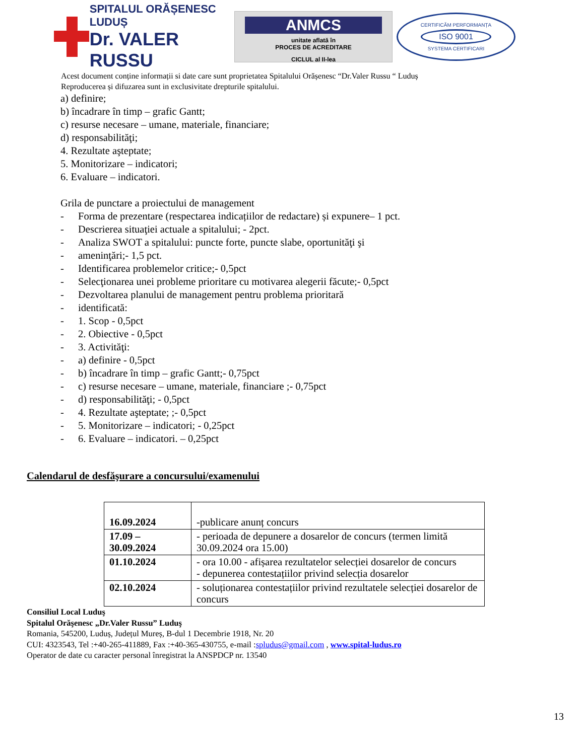SPITALUL ORĂȘENESC LUDUȘ
Dr. VALER RUSSU
ANMCS
unitate aflată în
PROCES DE ACREDITARE
CICLUL al II-lea
CERTIFICĂM PERFORMANȚA
ISO 9001
SYSTEMA CERTIFICARI
Acest document conține informații si date care sunt proprietatea Spitalului Orășenesc “Dr.Valer Russu “ Luduș
Reproducerea și difuzarea sunt in exclusivitate drepturile spitalului.
a) definire;
b) încadrare în timp – grafic Gantt;
c) resurse necesare – umane, materiale, financiare;
d) responsabilităţi;
4. Rezultate aşteptate;
5. Monitorizare – indicatori;
6. Evaluare – indicatori.
Grila de punctare a proiectului de management
- Forma de prezentare (respectarea indicațiilor de redactare) și expunere– 1 pct.
- Descrierea situaţiei actuale a spitalului; - 2pct.
- Analiza SWOT a spitalului: puncte forte, puncte slabe, oportunităţi şi
- ameninţări;- 1,5 pct.
- Identificarea problemelor critice;- 0,5pct
- Selecţionarea unei probleme prioritare cu motivarea alegerii făcute;- 0,5pct
- Dezvoltarea planului de management pentru problema prioritară
- identificată:
- 1. Scop - 0,5pct
- 2. Obiective - 0,5pct
- 3. Activităţi:
- a) definire - 0,5pct
- b) încadrare în timp – grafic Gantt;- 0,75pct
- c) resurse necesare – umane, materiale, financiare ;- 0,75pct
- d) responsabilităţi; - 0,5pct
- 4. Rezultate aşteptate; ;- 0,5pct
- 5. Monitorizare – indicatori; - 0,25pct
- 6. Evaluare – indicatori. – 0,25pct
Calendarul de desfăşurare a concursului/examenului
| 16.09.2024 | -publicare anunț concurs |
| 17.09 – 30.09.2024 | - perioada de depunere a dosarelor de concurs (termen limită 30.09.2024 ora 15.00) |
| 01.10.2024 | - ora 10.00 - afișarea rezultatelor selecției dosarelor de concurs - depunerea contestațiilor privind selecția dosarelor |
| 02.10.2024 | - soluționarea contestațiilor privind rezultatele selecției dosarelor de concurs |
Consiliul Local Luduş
Spitalul Orăşenesc „Dr.Valer Russu” Luduş
Romania, 545200, Luduș, Județul Mureș, B-dul 1 Decembrie 1918, Nr. 20
CUI: 4323543, Tel :+40-265-411889, Fax :+40-365-430755, e-mail :spludus@gmail.com , www.spital-ludus.ro
Operator de date cu caracter personal înregistrat la ANSPDCP nr. 13540
13